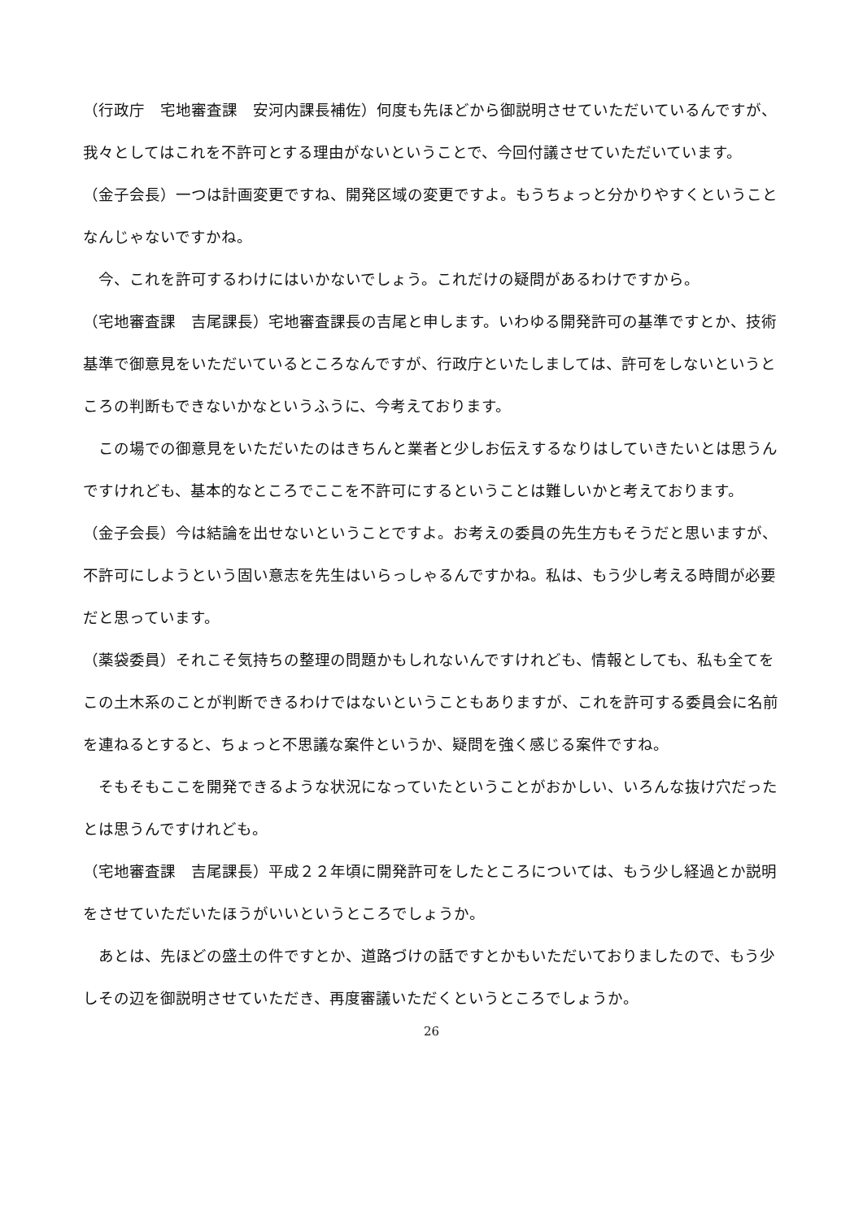（行政庁　宅地審査課　安河内課長補佐）何度も先ほどから御説明させていただいているんですが、我々としてはこれを不許可とする理由がないということで、今回付議させていただいています。
（金子会長）一つは計画変更ですね、開発区域の変更ですよ。もうちょっと分かりやすくということなんじゃないですかね。
今、これを許可するわけにはいかないでしょう。これだけの疑問があるわけですから。
（宅地審査課　吉尾課長）宅地審査課長の吉尾と申します。いわゆる開発許可の基準ですとか、技術基準で御意見をいただいているところなんですが、行政庁といたしましては、許可をしないというところの判断もできないかなというふうに、今考えております。
この場での御意見をいただいたのはきちんと業者と少しお伝えするなりはしていきたいとは思うんですけれども、基本的なところでここを不許可にするということは難しいかと考えております。
（金子会長）今は結論を出せないということですよ。お考えの委員の先生方もそうだと思いますが、不許可にしようという固い意志を先生はいらっしゃるんですかね。私は、もう少し考える時間が必要だと思っています。
（薬袋委員）それこそ気持ちの整理の問題かもしれないんですけれども、情報としても、私も全てをこの土木系のことが判断できるわけではないということもありますが、これを許可する委員会に名前を連ねるとすると、ちょっと不思議な案件というか、疑問を強く感じる案件ですね。
そもそもここを開発できるような状況になっていたということがおかしい、いろんな抜け穴だったとは思うんですけれども。
（宅地審査課　吉尾課長）平成２２年頃に開発許可をしたところについては、もう少し経過とか説明をさせていただいたほうがいいというところでしょうか。
あとは、先ほどの盛土の件ですとか、道路づけの話ですとかもいただいておりましたので、もう少しその辺を御説明させていただき、再度審議いただくというところでしょうか。
26